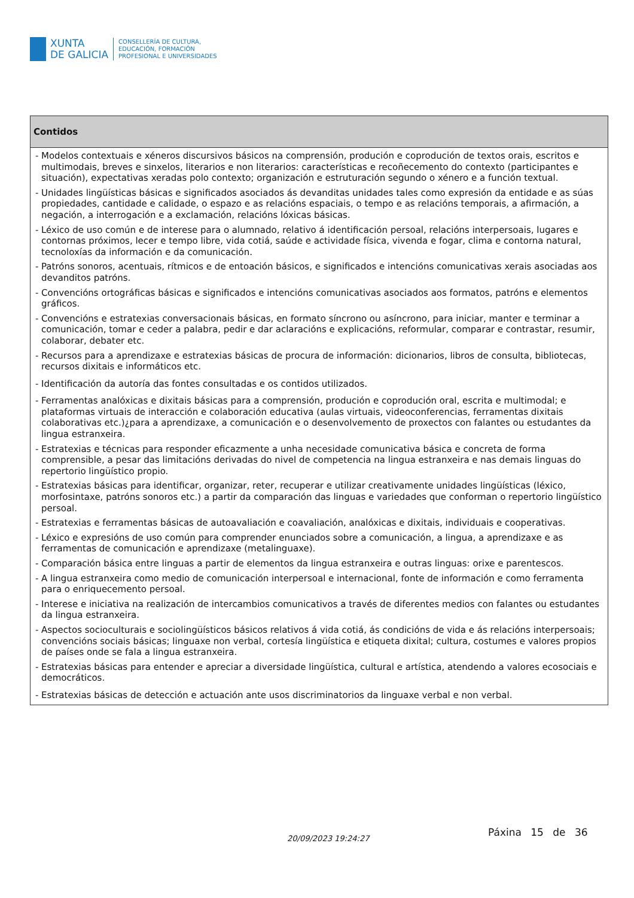XUNTA
DE GALICIA
CONSELLERÍA DE CULTURA,
EDUCACIÓN, FORMACIÓN
PROFESIONAL E UNIVERSIDADES
| Contidos |
| --- |
| - Modelos contextuais e xéneros discursivos básicos na comprensión, produción e coprodución de textos orais, escritos e multimodais, breves e sinxelos, literarios e non literarios: características e recoñecemento do contexto (participantes e situación), expectativas xeradas polo contexto; organización e estruturación segundo o xénero e a función textual. - Unidades lingüísticas básicas e significados asociados ás devanditas unidades tales como expresión da entidade e as súas propiedades, cantidade e calidade, o espazo e as relacións espaciais, o tempo e as relacións temporais, a afirmación, a negación, a interrogación e a exclamación, relacións lóxicas básicas. - Léxico de uso común e de interese para o alumnado, relativo á identificación persoal, relacións interpersoais, lugares e contornas próximos, lecer e tempo libre, vida cotiá, saúde e actividade física, vivenda e fogar, clima e contorna natural, tecnoloxías da información e da comunicación. - Patróns sonoros, acentuais, rítmicos e de entoación básicos, e significados e intencións comunicativas xerais asociadas aos devanditos patróns. - Convencións ortográficas básicas e significados e intencións comunicativas asociados aos formatos, patróns e elementos gráficos. - Convencións e estratexias conversacionais básicas, en formato síncrono ou asíncrono, para iniciar, manter e terminar a comunicación, tomar e ceder a palabra, pedir e dar aclaracións e explicacións, reformular, comparar e contrastar, resumir, colaborar, debater etc. - Recursos para a aprendizaxe e estratexias básicas de procura de información: dicionarios, libros de consulta, bibliotecas, recursos dixitais e informáticos etc. - Identificación da autoría das fontes consultadas e os contidos utilizados. - Ferramentas analóxicas e dixitais básicas para a comprensión, produción e coprodución oral, escrita e multimodal; e plataformas virtuais de interacción e colaboración educativa (aulas virtuais, videoconferencias, ferramentas dixitais colaborativas etc.)¿para a aprendizaxe, a comunicación e o desenvolvemento de proxectos con falantes ou estudantes da lingua estranxeira. - Estratexias e técnicas para responder eficazmente a unha necesidade comunicativa básica e concreta de forma comprensible, a pesar das limitacións derivadas do nivel de competencia na lingua estranxeira e nas demais linguas do repertorio lingüístico propio. - Estratexias básicas para identificar, organizar, reter, recuperar e utilizar creativamente unidades lingüísticas (léxico, morfosintaxe, patróns sonoros etc.) a partir da comparación das linguas e variedades que conforman o repertorio lingüístico persoal. - Estratexias e ferramentas básicas de autoavaliación e coavaliación, analóxicas e dixitais, individuais e cooperativas. - Léxico e expresións de uso común para comprender enunciados sobre a comunicación, a lingua, a aprendizaxe e as ferramentas de comunicación e aprendizaxe (metalinguaxe). - Comparación básica entre linguas a partir de elementos da lingua estranxeira e outras linguas: orixe e parentescos. - A lingua estranxeira como medio de comunicación interpersoal e internacional, fonte de información e como ferramenta para o enriquecemento persoal. - Interese e iniciativa na realización de intercambios comunicativos a través de diferentes medios con falantes ou estudantes da lingua estranxeira. - Aspectos socioculturais e sociolingüísticos básicos relativos á vida cotiá, ás condicións de vida e ás relacións interpersoais; convencións sociais básicas; linguaxe non verbal, cortesía lingüística e etiqueta dixital; cultura, costumes e valores propios de países onde se fala a lingua estranxeira. - Estratexias básicas para entender e apreciar a diversidade lingüística, cultural e artística, atendendo a valores ecosociais e democráticos. - Estratexias básicas de detección e actuación ante usos discriminatorios da linguaxe verbal e non verbal. |
20/09/2023 19:24:27
Páxina 15 de 36